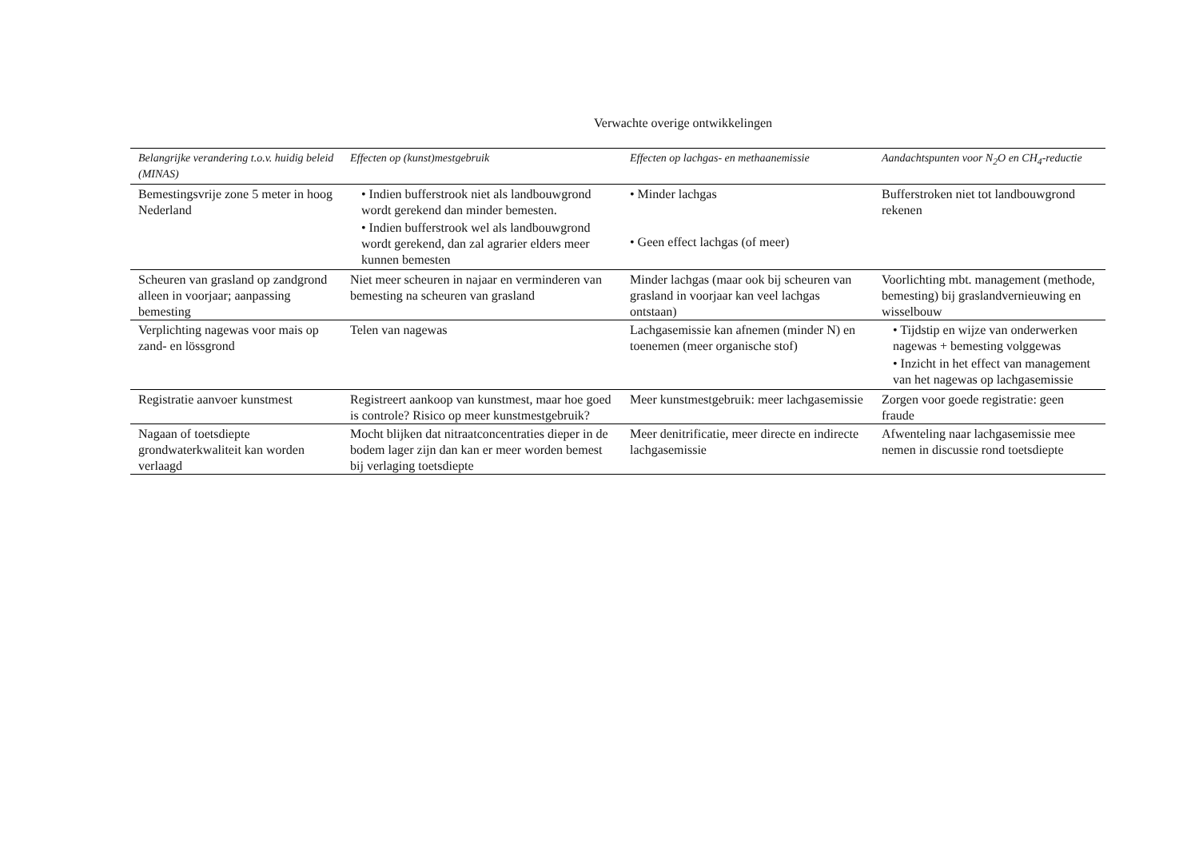Verwachte overige ontwikkelingen
| Belangrijke verandering t.o.v. huidig beleid (MINAS) | Effecten op (kunst)mestgebruik | Effecten op lachgas- en methaanemissie | Aandachtspunten voor N<sub>2</sub>O en CH<sub>4</sub>-reductie |
| --- | --- | --- | --- |
| Bemestingsvrije zone 5 meter in hoog Nederland | • Indien bufferstrook niet als landbouwgrond wordt gerekend dan minder bemesten. • Indien bufferstrook wel als landbouwgrond wordt gerekend, dan zal agrarier elders meer kunnen bemesten | • Minder lachgas • Geen effect lachgas (of meer) | Bufferstroken niet tot landbouwgrond rekenen |
| Scheuren van grasland op zandgrond alleen in voorjaar; aanpassing bemesting | Niet meer scheuren in najaar en verminderen van bemesting na scheuren van grasland | Minder lachgas (maar ook bij scheuren van grasland in voorjaar kan veel lachgas ontstaan) | Voorlichting mbt. management (methode, bemesting) bij graslandvernieuwing en wisselbouw |
| Verplichting nagewas voor mais op zand- en lössgrond | Telen van nagewas | Lachgasemissie kan afnemen (minder N) en toenemen (meer organische stof) | • Tijdstip en wijze van onderwerken nagewas + bemesting volggewas • Inzicht in het effect van management van het nagewas op lachgasemissie |
| Registratie aanvoer kunstmest | Registreert aankoop van kunstmest, maar hoe goed is controle? Risico op meer kunstmestgebruik? | Meer kunstmestgebruik: meer lachgasemissie | Zorgen voor goede registratie: geen fraude |
| Nagaan of toetsdiepte grondwaterkwaliteit kan worden verlaagd | Mocht blijken dat nitraatconcentraties dieper in de bodem lager zijn dan kan er meer worden bemest bij verlaging toetsdiepte | Meer denitrificatie, meer directe en indirecte lachgasemissie | Afwenteling naar lachgasemissie mee nemen in discussie rond toetsdiepte |